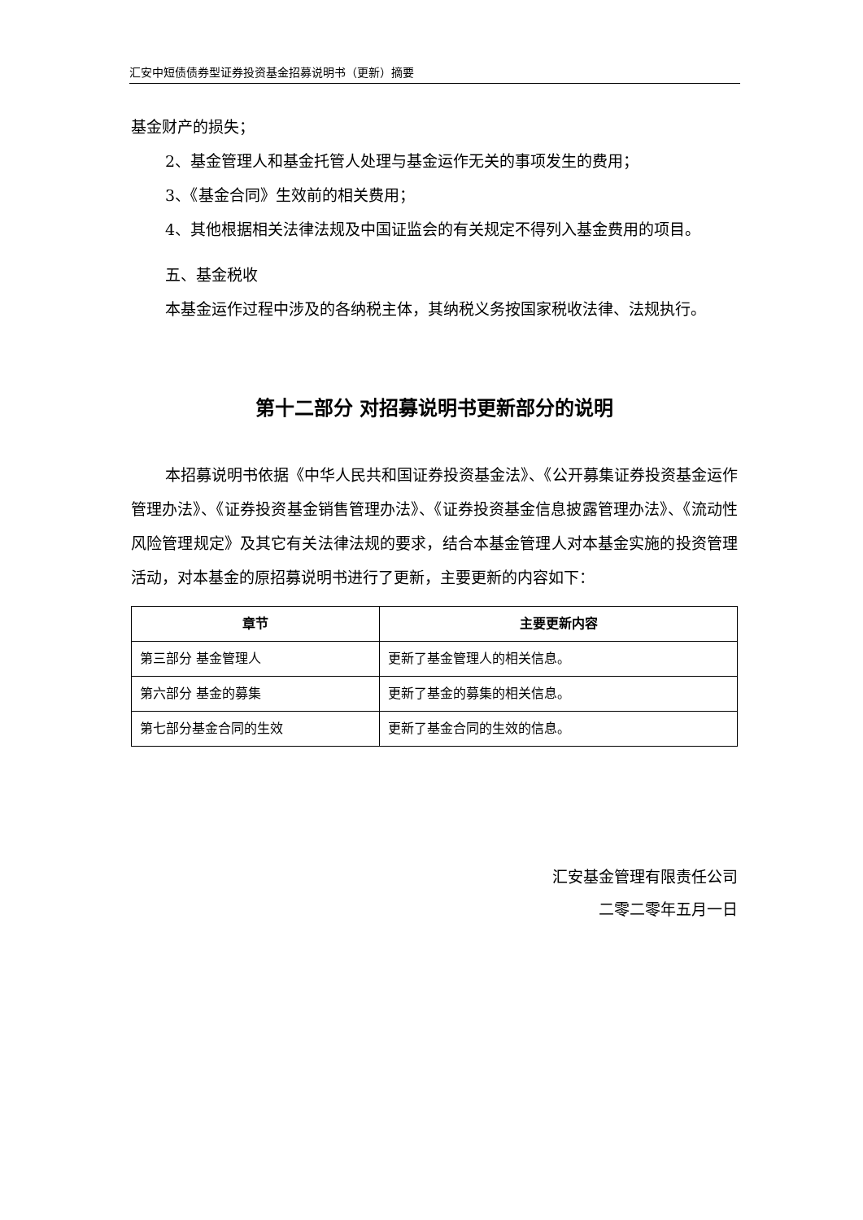汇安中短债债券型证券投资基金招募说明书（更新）摘要
基金财产的损失；
2、基金管理人和基金托管人处理与基金运作无关的事项发生的费用；
3、《基金合同》生效前的相关费用；
4、其他根据相关法律法规及中国证监会的有关规定不得列入基金费用的项目。
五、基金税收
本基金运作过程中涉及的各纳税主体，其纳税义务按国家税收法律、法规执行。
第十二部分 对招募说明书更新部分的说明
本招募说明书依据《中华人民共和国证券投资基金法》、《公开募集证券投资基金运作管理办法》、《证券投资基金销售管理办法》、《证券投资基金信息披露管理办法》、《流动性风险管理规定》及其它有关法律法规的要求，结合本基金管理人对本基金实施的投资管理活动，对本基金的原招募说明书进行了更新，主要更新的内容如下：
| 章节 | 主要更新内容 |
| --- | --- |
| 第三部分 基金管理人 | 更新了基金管理人的相关信息。 |
| 第六部分 基金的募集 | 更新了基金的募集的相关信息。 |
| 第七部分基金合同的生效 | 更新了基金合同的生效的信息。 |
汇安基金管理有限责任公司
二零二零年五月一日